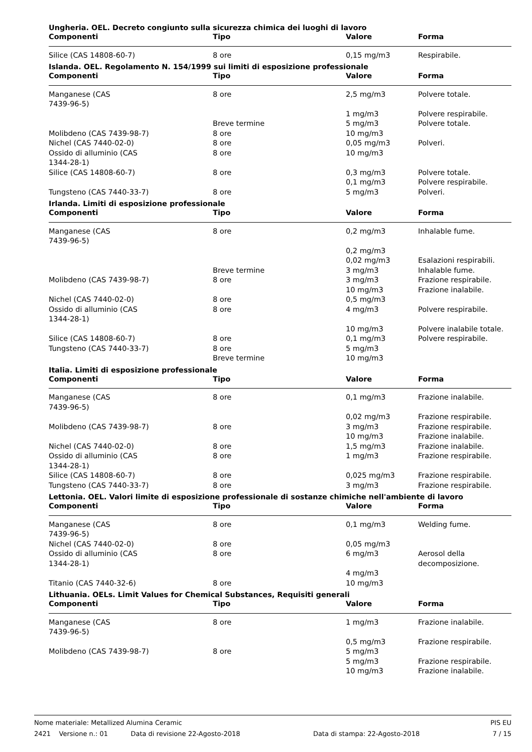Ungheria. OEL. Decreto congiunto sulla sicurezza chimica dei luoghi di lavoro
| Componenti | Tipo | Valore | Forma |
| --- | --- | --- | --- |
| Silice (CAS 14808-60-7) | 8 ore | 0,15 mg/m3 | Respirabile. |
Islanda. OEL. Regolamento N. 154/1999 sui limiti di esposizione professionale
| Componenti | Tipo | Valore | Forma |
| --- | --- | --- | --- |
| Manganese (CAS 7439-96-5) | 8 ore | 2,5 mg/m3 | Polvere totale. |
| | | 1 mg/m3 | Polvere respirabile. |
| | Breve termine | 5 mg/m3 | Polvere totale. |
| Molibdeno (CAS 7439-98-7) | 8 ore | 10 mg/m3 | |
| Nichel (CAS 7440-02-0) | 8 ore | 0,05 mg/m3 | Polveri. |
| Ossido di alluminio (CAS 1344-28-1) | 8 ore | 10 mg/m3 | |
| Silice (CAS 14808-60-7) | 8 ore | 0,3 mg/m3 | Polvere totale. |
| | | 0,1 mg/m3 | Polvere respirabile. |
| Tungsteno (CAS 7440-33-7) | 8 ore | 5 mg/m3 | Polveri. |
Irlanda. Limiti di esposizione professionale
| Componenti | Tipo | Valore | Forma |
| --- | --- | --- | --- |
| Manganese (CAS 7439-96-5) | 8 ore | 0,2 mg/m3 | Inhalable fume. |
| | | 0,2 mg/m3 | |
| | | 0,02 mg/m3 | Esalazioni respirabili. |
| | Breve termine | 3 mg/m3 | Inhalable fume. |
| Molibdeno (CAS 7439-98-7) | 8 ore | 3 mg/m3 | Frazione respirabile. |
| | | 10 mg/m3 | Frazione inalabile. |
| Nichel (CAS 7440-02-0) | 8 ore | 0,5 mg/m3 | |
| Ossido di alluminio (CAS 1344-28-1) | 8 ore | 4 mg/m3 | Polvere respirabile. |
| | | 10 mg/m3 | Polvere inalabile totale. |
| Silice (CAS 14808-60-7) | 8 ore | 0,1 mg/m3 | Polvere respirabile. |
| Tungsteno (CAS 7440-33-7) | 8 ore | 5 mg/m3 | |
| | Breve termine | 10 mg/m3 | |
Italia. Limiti di esposizione professionale
| Componenti | Tipo | Valore | Forma |
| --- | --- | --- | --- |
| Manganese (CAS 7439-96-5) | 8 ore | 0,1 mg/m3 | Frazione inalabile. |
| | | 0,02 mg/m3 | Frazione respirabile. |
| Molibdeno (CAS 7439-98-7) | 8 ore | 3 mg/m3 | Frazione respirabile. |
| | | 10 mg/m3 | Frazione inalabile. |
| Nichel (CAS 7440-02-0) | 8 ore | 1,5 mg/m3 | Frazione inalabile. |
| Ossido di alluminio (CAS 1344-28-1) | 8 ore | 1 mg/m3 | Frazione respirabile. |
| Silice (CAS 14808-60-7) | 8 ore | 0,025 mg/m3 | Frazione respirabile. |
| Tungsteno (CAS 7440-33-7) | 8 ore | 3 mg/m3 | Frazione respirabile. |
Lettonia. OEL. Valori limite di esposizione professionale di sostanze chimiche nell'ambiente di lavoro
| Componenti | Tipo | Valore | Forma |
| --- | --- | --- | --- |
| Manganese (CAS 7439-96-5) | 8 ore | 0,1 mg/m3 | Welding fume. |
| Nichel (CAS 7440-02-0) | 8 ore | 0,05 mg/m3 | |
| Ossido di alluminio (CAS 1344-28-1) | 8 ore | 6 mg/m3 | Aerosol della decomposizione. |
| | | 4 mg/m3 | |
| Titanio (CAS 7440-32-6) | 8 ore | 10 mg/m3 | |
Lithuania. OELs. Limit Values for Chemical Substances, Requisiti generali
| Componenti | Tipo | Valore | Forma |
| --- | --- | --- | --- |
| Manganese (CAS 7439-96-5) | 8 ore | 1 mg/m3 | Frazione inalabile. |
| | | 0,5 mg/m3 | Frazione respirabile. |
| Molibdeno (CAS 7439-98-7) | 8 ore | 5 mg/m3 | |
| | | 5 mg/m3 | Frazione respirabile. |
| | | 10 mg/m3 | Frazione inalabile. |
Nome materiale: Metallized Alumina Ceramic PIS EU
2421 Versione n.: 01 Data di revisione 22-Agosto-2018 Data di stampa: 22-Agosto-2018 7 / 15